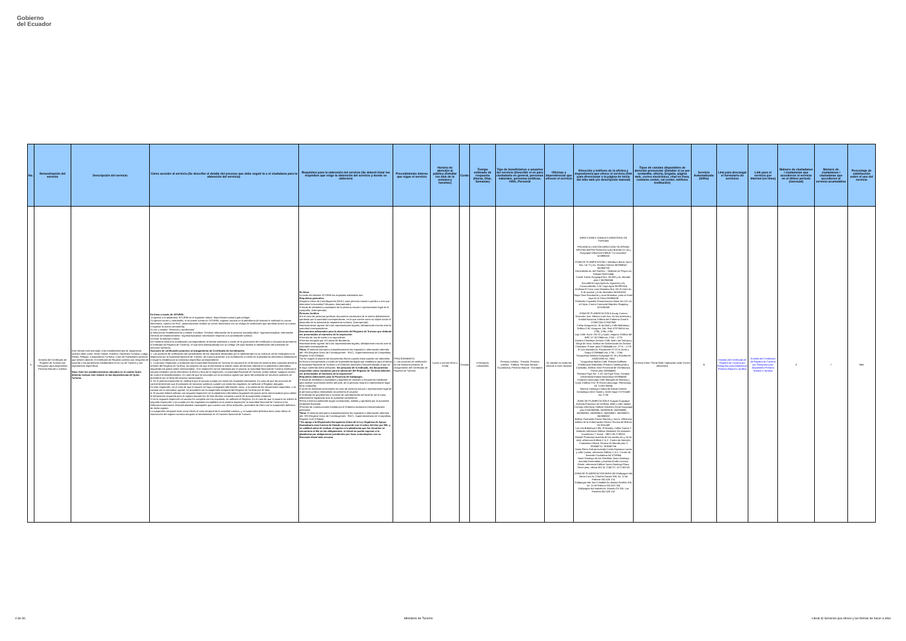Gobierno
del Ecuador
| No. | Denominación del servicio | Descripción del servicio | Cómo acceder al servicio (Se describe el detalle del proceso que debe seguir la o el ciudadano para la obtención del servicio). | Requisitos para la obtención del servicio (Se deberá listar los requisitos que exige la obtención del servicio y donde se obtienen) | Procedimiento interno que sigue el servicio | Horario de atención al público (Detallar los días de la semana y horarios) | Costo | Tiempo estimado de respuesta (Horas, Días, Semanas) | Tipo de beneficiarios o usuarios del servicio (Describir si es para ciudadanía en general, personas naturales, personas jurídicas, ONG, Personal | Oficinas y dependencias que ofrecen el servicio | Dirección y teléfono de la oficina y dependencia que ofrece el servicio (link para direccionar a la página de inicio del sitio web y/o descripción manual) | Tipos de canales disponibles de atención presencial: (Detallar si es por ventanilla, oficina, brigada, página web, correo electrónico, chat en línea, contacto center, cal center, teléfono institución) | Servicio Automatizado (Si/No) | Link para descargar el formulario de servicios | Link para el servicio por internet (en línea) | Número de ciudadanos / ciudadanas que accedieron al servicio en el último período (mensual) | Número de ciudadanos / ciudadanas que accedieron al servicio acumulativo | Porcentaje de satisfacción sobre el uso del servicio |
| --- | --- | --- | --- | --- | --- | --- | --- | --- | --- | --- | --- | --- | --- | --- | --- | --- | --- | --- |
| 5 | Emisión del Certificado de Registro de Turismo por Reingreso para Alojamiento Persona Natural o Jurídica | Este trámite está orientado a los establecimientos de alojamiento turístico tales como: Hotel; Hostal; Hostería; Hacienda Turística; Lodge; Resort; Refugio; Campamento Turístico; Casa de Huéspedes turísticos que deseen obtener el Certificado de Registro turístico por reingreso de acuerdo a los parámetros establecidos en la Ley de Turismo y sus reglamentos específicos. Nota: Solo los establecimientos ubicados en el cantón Quito deberán realizar este trámite en las dependencias de Quito Turismo. | En línea a través de SITURIN: 1.Ingresar a la plataforma SITURIN en el siguiente enlace: https://siturin.turismo.gob.ec/login 2.Ingresar correo y contraseña, si no posee cuenta en SITURIN, registrar usuario en la plataforma (el sistema le solicitará su correo electrónico, número de RUC, posteriormente recibirá un correo electrónico con un código de verificación que permitirá activar su cuenta e ingresar la nueva contraseña). 3.Leer y aceptar "términos y condiciones" 4.Seleccionar establecimiento y trámite a realizar -Declarar información de la persona natural/jurídica -Ingresar/actualizar información General del establecimiento -Ingresar/actualizar información respecto a la acreditación turística 5.Enviar la solicitud creada 6.El sistema emitirá la acreditación correspondiente al trámite solicitado a través de la generación del certificado o documento pertinente (Certificado de Registro de Turismo), el cual será individualizado con un código QR para facilitar la identificación del prestador de servicios turísticos. Acciones de verificación posterior al otorgamiento de Certificado de Acreditación: 1. Las acciones de verificación del cumplimiento de los requisitos declarados por el administrado en su solicitud, serán realizadas en la inspección por la Autoridad Nacional de Turismo, de manera posterior a la acreditación a través de la plataforma informática institucional, o según lo establezcan la normativa específica correspondiente. 2. La primera inspección a realizarse por la Autoridad Nacional de Turismo se ejecutará en el término de sesenta días contados desde la emisión del Registro de Turismo, sin perjuicio de que el interesado la solicite antes del término referido en la plataforma informática (siguiendo los pasos antes mencionados). Si la inspección no fue solicitada por el usuario, la Autoridad Nacional de Turismo notificará al usuario mediante correo electrónico la fecha y hora de la inspección. La Autoridad Nacional de Turismo, podrá realizar cualquier acción de control al establecimiento. En caso de que se incumpla con la normativa vigente por parte del prestador de servicios turísticos se procederá con el inicio del proceso sancionatorio. 3. En la primera inspección se verificará que el usuario cumpla con todos los requisitos declarados. En caso de que las acciones de control determinen que el prestador de servicios turísticos cumple con todos los requisitos, se ratificará el Registro otorgado. En esta inspección, en el caso de que el usuario no haya consignado información veraz, o no presente los documentos requeridos, o no cumpla con la normativa vigente, se procederá con la suspensión temporal del Registro de Turismo por 30 días. 4. El usuario deberá solicitar una segunda inspección en la plataforma informática (siguiendo los pasos antes mencionados) para validar la información requerida para el registro durante los 30 días término contados a partir de la suspensión temporal. Si en la segunda inspección el usuario ha cumplido con los requisitos, se ratificará el Registro. En el caso de que el usuario no solicite la segunda inspección o no cumpla con los requisitos incumplidos en la primera inspección, la Autoridad Nacional de Turismo o los Gobiernos Autónomos Descentralizados municipales que cuenten con dicha atribución, procederá de oficio con la suspensión definitiva de dicho registro. La suspensión temporal tiene como efecto el cese temporal de la actividad turística; y, la suspensión definitiva tiene como efecto la inactivación del registro turístico otorgado al administrado en el Catastro Nacional de Turismo. | En línea: A través del sistema SITURIN los requisitos solicitados son: Requisitos generales •Registro Único de Contribuyentes (RUC), para persona natural o jurídica u otro que determine la Autoridad Tributaria; (interoperado) •Cédula de identidad o ciudadanía de la persona natural o representante legal de la compañía; (interoperado) Persona Jurídica •En el caso de personas jurídicas, documento constitutivo de la misma debidamente aprobada por la autoridad correspondiente, en la que conste como su objeto social el desarrollo de la actividad de alojamiento turístico; (interoperado) •Nombramiento vigente del o los representantes legales, debidamente inscrito ante la autoridad correspondiente. Documentos adicionales para la obtención del Registro de Turismo que deberán ser presentados al momento de la inspección: •Permiso de uso de suelo o su equivalente. •Permiso otorgado por el Cuerpo de Bomberos. •Nombramiento vigente del o los representantes legales, debidamente inscrito ante la autoridad correspondiente. *Nota: El sistema interopera automáticamente los requisitos e información obtenida del: SRI (Registro Único de Contribuyentes - RUC), Superintendencia de Compañías, Registro Civil (Cédula); "No se exigirá al usuario los documentos físicos cuando estos puedan ser obtenidos en línea o interoperados a través de la plataforma digital que establezca para el efecto la Autoridad Nacional de Turismo o el Gobierno Autónomo Descentralizado al que se le haya conferido dicha atribución. Sin perjuicio de lo indicado, los documentos requeridos como requisitos para la obtención del Registro de Turismo deberán ser presentados al momento de la inspección". Requisitos adicionales para la Provincia de Galápagos: •Cédula de identidad o ciudadanía y papeleta de votación o documento habilitante para realizar inversiones dentro del país, de la persona natural o representante legal de la compañía; •Carnet de residente permanente en caso de persona natural o representante legal de la persona jurídica (interpelado no presenta el usuario) •Certificado de gravámenes o contrato de arrendamiento del local de ser el caso, debidamente legalizado ante la autoridad competente; •Ficha o licencia ambiental según corresponda, emitida y aprobada por la Autoridad Ambiental Nacional; •Permiso de construcciones emitido por el Gobierno Autónomo Descentralizado pertinente. *Nota: El sistema interopera automáticamente los requisitos e información obtenida del: SRI (Registro Único de Contribuyentes - RUC), Superintendencia de Compañías, Registro Civil (Cédula). * En apego a la Disposición Derogatoria Única de la Ley Orgánica de Apoyo Humanitario esta Cartera de Estado no procede con el cobro del Uno por Mil; y, se validará antes de realizar el ingreso a la plataforma que los Usuarios se encuentren al día en las obligaciones, si Usted no puede ingresar a la plataforma por obligaciones pendientes por favor comuníquese con su Dirección Zonal más cercana. | PROCEDIMIENTO: 1. Las acciones de verificación se las realizará posterior al otorgamiento del Certificado de Registro de Turismo | Lunes a viernes 8h15 a 17h04 | Gratuito | 5 Minuto(s) Laborables | Persona Jurídica - Privada, Persona Jurídica - Pública, Persona Natural - Ecuatoriana, Persona Natural - Extranjera | Se atiende en todas las oficinas a nivel nacional | DIRECCIONES ZONALES MINISTERIO DE TURISMO PROVINCIA CANTÓN DIRECCIÓN TELÉFONO OFICINA MATRIZ Pichincha Quito Briceño E1-24 y Guayaquil referencia Edificio "La Licuadora" 023999333 ZONA DE PLANIFICACIÓN 1 Imbabura Ibarra Sucre Nro. 14-72 y Av. Teodoro Gómez 062958547; 062958759 Esmeraldas Av. del Pacífico – Malecón de Playa Las Palmas 062011446 Carchi Tulcán Guayaquil Nro. 39-008 y Av. Manabí, piso 2 062960046 Sucumbíos Lago Agrio Av. Aguarico y Av. Circunvalación, CAC Lago Agrio 062991914 Orellana El Coca Juan Montalvo Nro. 58-10 entre Av. 9 de octubre y 6 de diciembre 062881583 Napo Tena Rocafuerte y Juan Montalvo, junto al Hotel Joya de la Selva 062886536 Pichincha Cayambe Panamericana Norte Km 0.5 vía al Cajas, Centro Comercial Nápoles Shopping 022185249 ZONA DE PLANIFICACIÓN 6 Azuay Cuenca Dirección: Ave. México entre Ave. De las Américas y Unidad Nacional, Edificio del Gobierno Zonal 6 072887255 072887089 Cañar Azogues Av. 16 de Abril y Calle Babahoyo; Edificio CAC Azogues. 2do. Piso 073706016 ext. 2795, 2796, 2798 Loja Calle Sucre 191-31 y Quito, esquina. Edificio del INPC 07 2572964 ext. 2760 – 2770 Zamora Chinchipe Zamora Calle José Luis Tamayo y Diego de Vaca. Edificio de Gobernación de Zamora Chinchipe, Primer piso 072606466 ext. 2775 – 2778 El Oro Machala Av. Rocafuerte 07-22 e/ Junín y Tarqui 072968480 ext. 2782 – 2784 Tungurahua Ambato Guayaquil 01-18 y Rocafuerte 032821800 ext. 2350 Tungurahua Baños Calle Thomas Halflants Chimborazo Riobamba Primera Constituyente y Carabobo. Edificio GAD Provincial de Chimborazo. Primer piso 032946682 Pastaza Puyo Km. 2 1/2 vía Puyo-Tena, Campus Universidad Estatal Amazónica 032894655 Cotopaxi Latacunga Calle Marqués de Maenza y Quito, Edificio CAC El Rosal Latacunga, Planta baja, Of. 3 033730594 Morona Santiago Ciudad de Macas Antonio Samaniego entre Soasti y 24 de mayo 072701480 ext. 2730 ZONA DE PLANIFICACIÓN 8 Guayas Guayaquil Avenida Francisco de Orellana 1805 y calle Justino Cornejo referencia; Edificio Gobierno Zonal Guayaquil piso 8 042068565, 042068519, 042068496, 042068562, 042068613, 042068501, 042068522, 042068563 Bolívar Guaranda García Moreno y Sucre; referencia edificio de la Gobernación Oficina Técnica de Bolívar 03 2551249 Los ríos Babahoyo Cdla. El Mamey, Calles Twinza Y Malecón referencia Edificio Ministerio De Inclusión Económica Y Social – MIES 05 2739322 Manabí Portoviejo Avenida de los nardos s/n y 15 de abril; referencia Edificio C.A.C. Centro de Atención Ciudadana Oficina Técnica de Manabí piso 3 053043711; 053043734 Santa Elena Salinas Avenida Carlos Espinoza Larrea y calle Quinta; referencia Edificio C.A.C. Centro de Atención Ciudadana 04 3728904 Santo Domingo de los Tsáchilas Santo Domingo Avenida Esmeraldas y Avenida Emilio Lorenzo Sthele; referencia Edificio Santo Domingo Plaza. Tercer piso, oficina 301 02 2745727, 02 2745726 ZONA DE PLANIFICACIÓN INSULAR Galápagos Isla Santa Cruz Av. Charles Darwin 390, Av. 12 de Febrero 052 526 174 Galápagos Isla San Cristóbal Av. Alsacio Northia S/N, Av. 12 de Febrero 052 520 704 Galápagos Isla Isabela Av. Antonio Gil S/N, Los Petreles 052 529 132 | En línea (Sitio / Portal Web / Aplicación web) Correo electrónico | Si | Emisión del Certificado de Registro de Turismo por Reingreso para Alojamiento Persona Natural o Jurídica | Emisión del Certificado de Registro de Turismo por Reingreso para Alojamiento Persona Natural o Jurídica | 3 | 7 | 84% |
4 de 36 Ministerio de Turismo Literal d) Servicios que ofrece y las formas de hacer a ellos